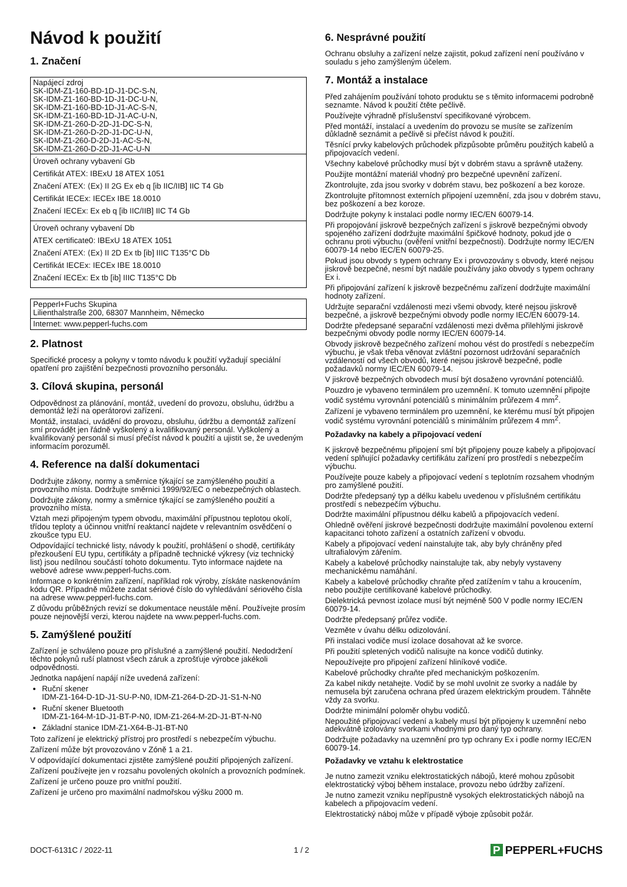Návod k použití
1. Značení
| Napájecí zdroj SK-IDM-Z1-160-BD-1D-J1-DC-S-N, SK-IDM-Z1-160-BD-1D-J1-DC-U-N, SK-IDM-Z1-160-BD-1D-J1-AC-S-N, SK-IDM-Z1-160-BD-1D-J1-AC-U-N, SK-IDM-Z1-260-D-2D-J1-DC-S-N, SK-IDM-Z1-260-D-2D-J1-DC-U-N, SK-IDM-Z1-260-D-2D-J1-AC-S-N, SK-IDM-Z1-260-D-2D-J1-AC-U-N |
| Úroveň ochrany vybavení Gb Certifikát ATEX: IBExU 18 ATEX 1051 Značení ATEX: ⟨Ex⟩ II 2G Ex eb q [ib IIC/IIB] IIC T4 Gb Certifikát IECEx: IECEx IBE 18.0010 Značení IECEx: Ex eb q [ib IIC/IIB] IIC T4 Gb |
| Úroveň ochrany vybavení Db ATEX certificate0: IBExU 18 ATEX 1051 Značení ATEX: ⟨Ex⟩ II 2D Ex tb [ib] IIIC T135°C Db Certifikát IECEx: IECEx IBE 18.0010 Značení IECEx: Ex tb [ib] IIIC T135°C Db |
| Pepperl+Fuchs Skupina Lilienthalstraße 200, 68307 Mannheim, Německo |
| Internet: www.pepperl-fuchs.com |
2. Platnost
Specifické procesy a pokyny v tomto návodu k použití vyžadují speciální opatření pro zajištění bezpečnosti provozního personálu.
3. Cílová skupina, personál
Odpovědnost za plánování, montáž, uvedení do provozu, obsluhu, údržbu a demontáž leží na operátorovi zařízení.
Montáž, instalaci, uvádění do provozu, obsluhu, údržbu a demontáž zařízení smí provádět jen řádně vyškolený a kvalifikovaný personál. Vyškolený a kvalifikovaný personál si musí přečíst návod k použití a ujistit se, že uvedeným informacím porozuměl.
4. Reference na další dokumentaci
Dodržujte zákony, normy a směrnice týkající se zamýšleného použití a provozního místa. Dodržujte směrnici 1999/92/EC o nebezpečných oblastech.
Dodržujte zákony, normy a směrnice týkající se zamýšleného použití a provozního místa.
Vztah mezi připojeným typem obvodu, maximální přípustnou teplotou okolí, třídou teploty a účinnou vnitřní reaktancí najdete v relevantním osvědčení o zkoušce typu EU.
Odpovídající technické listy, návody k použití, prohlášení o shodě, certifikáty přezkoušení EU typu, certifikáty a případně technické výkresy (viz technický list) jsou nedílnou součástí tohoto dokumentu. Tyto informace najdete na webové adrese www.pepperl-fuchs.com.
Informace o konkrétním zařízení, například rok výroby, získáte naskenováním kódu QR. Případně můžete zadat sériové číslo do vyhledávání sériového čísla na adrese www.pepperl-fuchs.com.
Z důvodu průběžných revizí se dokumentace neustále mění. Používejte prosím pouze nejnovější verzi, kterou najdete na www.pepperl-fuchs.com.
5. Zamýšlené použití
Zařízení je schváleno pouze pro příslušné a zamýšlené použití. Nedodržení těchto pokynů ruší platnost všech záruk a zprošťuje výrobce jakékoli odpovědnosti.
Jednotka napájení napájí níže uvedená zařízení:
Ruční skener
IDM-Z1-164-D-1D-J1-SU-P-N0, IDM-Z1-264-D-2D-J1-S1-N-N0
Ruční skener Bluetooth
IDM-Z1-164-M-1D-J1-BT-P-N0, IDM-Z1-264-M-2D-J1-BT-N-N0
Základní stanice IDM-Z1-X64-B-J1-BT-N0
Toto zařízení je elektrický přístroj pro prostředí s nebezpečím výbuchu.
Zařízení může být provozováno v Zóně 1 a 21.
V odpovídající dokumentaci zjistěte zamýšlené použití připojených zařízení.
Zařízení používejte jen v rozsahu povolených okolních a provozních podmínek.
Zařízení je určeno pouze pro vnitřní použití.
Zařízení je určeno pro maximální nadmořskou výšku 2000 m.
6. Nesprávné použití
Ochranu obsluhy a zařízení nelze zajistit, pokud zařízení není používáno v souladu s jeho zamýšleným účelem.
7. Montáž a instalace
Před zahájením používání tohoto produktu se s těmito informacemi podrobně seznamte. Návod k použití čtěte pečlivě.
Používejte výhradně příslušenství specifikované výrobcem.
Před montáží, instalací a uvedením do provozu se musíte se zařízením důkladně seznámit a pečlivě si přečíst návod k použití.
Těsnící prvky kabelových průchodek přizpůsobte průměru použitých kabelů a připojovacích vedení.
Všechny kabelové průchodky musí být v dobrém stavu a správně utaženy.
Použijte montážní materiál vhodný pro bezpečné upevnění zařízení.
Zkontrolujte, zda jsou svorky v dobrém stavu, bez poškození a bez koroze.
Zkontrolujte přítomnost externích připojení uzemnění, zda jsou v dobrém stavu, bez poškození a bez koroze.
Dodržujte pokyny k instalaci podle normy IEC/EN 60079-14.
Při propojování jiskrově bezpečných zařízení s jiskrově bezpečnými obvody spojeného zařízení dodržujte maximální špičkové hodnoty, pokud jde o ochranu proti výbuchu (ověření vnitřní bezpečnosti). Dodržujte normy IEC/EN 60079-14 nebo IEC/EN 60079-25.
Pokud jsou obvody s typem ochrany Ex i provozovány s obvody, které nejsou jiskrově bezpečné, nesmí být nadále používány jako obvody s typem ochrany Ex i.
Při připojování zařízení k jiskrově bezpečnému zařízení dodržujte maximální hodnoty zařízení.
Udržujte separační vzdálenosti mezi všemi obvody, které nejsou jiskrově bezpečné, a jiskrově bezpečnými obvody podle normy IEC/EN 60079-14.
Dodržte předepsané separační vzdálenosti mezi dvěma přilehlými jiskrově bezpečnými obvody podle normy IEC/EN 60079-14.
Obvody jiskrově bezpečného zařízení mohou vést do prostředí s nebezpečím výbuchu, je však třeba věnovat zvláštní pozornost udržování separačních vzdáleností od všech obvodů, které nejsou jiskrově bezpečné, podle požadavků normy IEC/EN 60079-14.
V jiskrově bezpečných obvodech musí být dosaženo vyrovnání potenciálů.
Pouzdro je vybaveno terminálem pro uzemnění. K tomuto uzemnění připojte vodič systému vyrovnání potenciálů s minimálním průřezem 4 mm<sup>2</sup>.
Zařízení je vybaveno terminálem pro uzemnění, ke kterému musí být připojen vodič systému vyrovnání potenciálů s minimálním průřezem 4 mm<sup>2</sup>.
Požadavky na kabely a připojovací vedení
K jiskrově bezpečnému připojení smí být připojeny pouze kabely a připojovací vedení splňující požadavky certifikátu zařízení pro prostředí s nebezpečím výbuchu.
Používejte pouze kabely a připojovací vedení s teplotním rozsahem vhodným pro zamýšlené použití.
Dodržte předepsaný typ a délku kabelu uvedenou v příslušném certifikátu prostředí s nebezpečím výbuchu.
Dodržte maximální přípustnou délku kabelů a připojovacích vedení.
Ohledně ověření jiskrové bezpečnosti dodržujte maximální povolenou externí kapacitanci tohoto zařízení a ostatních zařízení v obvodu.
Kabely a připojovací vedení nainstalujte tak, aby byly chráněny před ultrafialovým zářením.
Kabely a kabelové průchodky nainstalujte tak, aby nebyly vystaveny mechanickému namáhání.
Kabely a kabelové průchodky chraňte před zatížením v tahu a kroucením, nebo použijte certifikované kabelové průchodky.
Dielektrická pevnost izolace musí být nejméně 500 V podle normy IEC/EN 60079-14.
Dodržte předepsaný průřez vodiče.
Vezměte v úvahu délku odizolování.
Při instalaci vodiče musí izolace dosahovat až ke svorce.
Při použití spletených vodičů nalisujte na konce vodičů dutinky.
Nepoužívejte pro připojení zařízení hliníkové vodiče.
Kabelové průchodky chraňte před mechanickým poškozením.
Za kabel nikdy netahejte. Vodič by se mohl uvolnit ze svorky a nadále by nemusela být zaručena ochrana před úrazem elektrickým proudem. Táhněte vždy za svorku.
Dodržte minimální poloměr ohybu vodičů.
Nepoužité připojovací vedení a kabely musí být připojeny k uzemnění nebo adekvátně izolovány svorkami vhodnými pro daný typ ochrany.
Dodržujte požadavky na uzemnění pro typ ochrany Ex i podle normy IEC/EN 60079-14.
Požadavky ve vztahu k elektrostatice
Je nutno zamezit vzniku elektrostatických nábojů, které mohou způsobit elektrostatický výboj během instalace, provozu nebo údržby zařízení.
Je nutno zamezit vzniku nepřípustně vysokých elektrostatických nábojů na kabelech a připojovacím vedení.
Elektrostatický náboj může v případě výboje způsobit požár.
DOCT-6131C / 2022-11 1 / 2
P PEPPERL+FUCHS